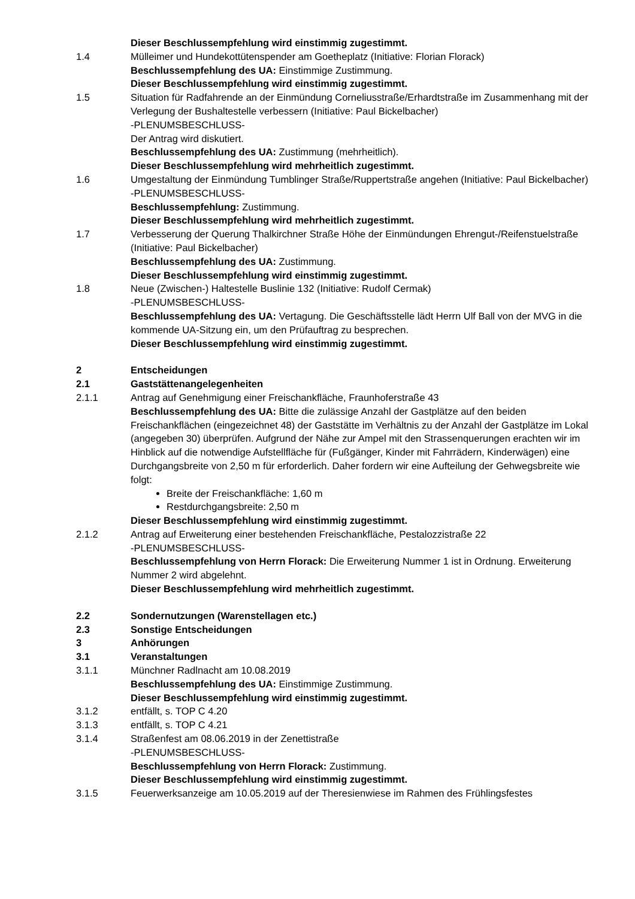Dieser Beschlussempfehlung wird einstimmig zugestimmt.
1.4 Mülleimer und Hundekottütenspender am Goetheplatz (Initiative: Florian Florack)
Beschlussempfehlung des UA: Einstimmige Zustimmung.
Dieser Beschlussempfehlung wird einstimmig zugestimmt.
1.5 Situation für Radfahrende an der Einmündung Corneliusstraße/Erhardtstraße im Zusammenhang mit der Verlegung der Bushaltestelle verbessern (Initiative: Paul Bickelbacher)
-PLENUMSBESCHLUSS-
Der Antrag wird diskutiert.
Beschlussempfehlung des UA: Zustimmung (mehrheitlich).
Dieser Beschlussempfehlung wird mehrheitlich zugestimmt.
1.6 Umgestaltung der Einmündung Tumblinger Straße/Ruppertstraße angehen (Initiative: Paul Bickelbacher)
-PLENUMSBESCHLUSS-
Beschlussempfehlung: Zustimmung.
Dieser Beschlussempfehlung wird mehrheitlich zugestimmt.
1.7 Verbesserung der Querung Thalkirchner Straße Höhe der Einmündungen Ehrengut-/Reifenstuelstraße (Initiative: Paul Bickelbacher)
Beschlussempfehlung des UA: Zustimmung.
Dieser Beschlussempfehlung wird einstimmig zugestimmt.
1.8 Neue (Zwischen-) Haltestelle Buslinie 132 (Initiative: Rudolf Cermak)
-PLENUMSBESCHLUSS-
Beschlussempfehlung des UA: Vertagung. Die Geschäftsstelle lädt Herrn Ulf Ball von der MVG in die kommende UA-Sitzung ein, um den Prüfauftrag zu besprechen.
Dieser Beschlussempfehlung wird einstimmig zugestimmt.
2 Entscheidungen
2.1 Gaststättenangelegenheiten
2.1.1 Antrag auf Genehmigung einer Freischankfläche, Fraunhoferstraße 43
Beschlussempfehlung des UA: Bitte die zulässige Anzahl der Gastplätze auf den beiden Freischankflächen (eingezeichnet 48) der Gaststätte im Verhältnis zu der Anzahl der Gastplätze im Lokal (angegeben 30) überprüfen. Aufgrund der Nähe zur Ampel mit den Strassenquerungen erachten wir im Hinblick auf die notwendige Aufstellfläche für (Fußgänger, Kinder mit Fahrrädern, Kinderwägen) eine Durchgangsbreite von 2,50 m für erforderlich. Daher fordern wir eine Aufteilung der Gehwegsbreite wie folgt:
Breite der Freischankfläche: 1,60 m
Restdurchgangsbreite: 2,50 m
Dieser Beschlussempfehlung wird einstimmig zugestimmt.
2.1.2 Antrag auf Erweiterung einer bestehenden Freischankfläche, Pestalozzistraße 22
-PLENUMSBESCHLUSS-
Beschlussempfehlung von Herrn Florack: Die Erweiterung Nummer 1 ist in Ordnung. Erweiterung Nummer 2 wird abgelehnt.
Dieser Beschlussempfehlung wird mehrheitlich zugestimmt.
2.2 Sondernutzungen (Warenstellagen etc.)
2.3 Sonstige Entscheidungen
3 Anhörungen
3.1 Veranstaltungen
3.1.1 Münchner Radlnacht am 10.08.2019
Beschlussempfehlung des UA: Einstimmige Zustimmung.
Dieser Beschlussempfehlung wird einstimmig zugestimmt.
3.1.2 entfällt, s. TOP C 4.20
3.1.3 entfällt, s. TOP C 4.21
3.1.4 Straßenfest am 08.06.2019 in der Zenettistraße
-PLENUMSBESCHLUSS-
Beschlussempfehlung von Herrn Florack: Zustimmung.
Dieser Beschlussempfehlung wird einstimmig zugestimmt.
3.1.5 Feuerwerksanzeige am 10.05.2019 auf der Theresienwiese im Rahmen des Frühlingsfestes